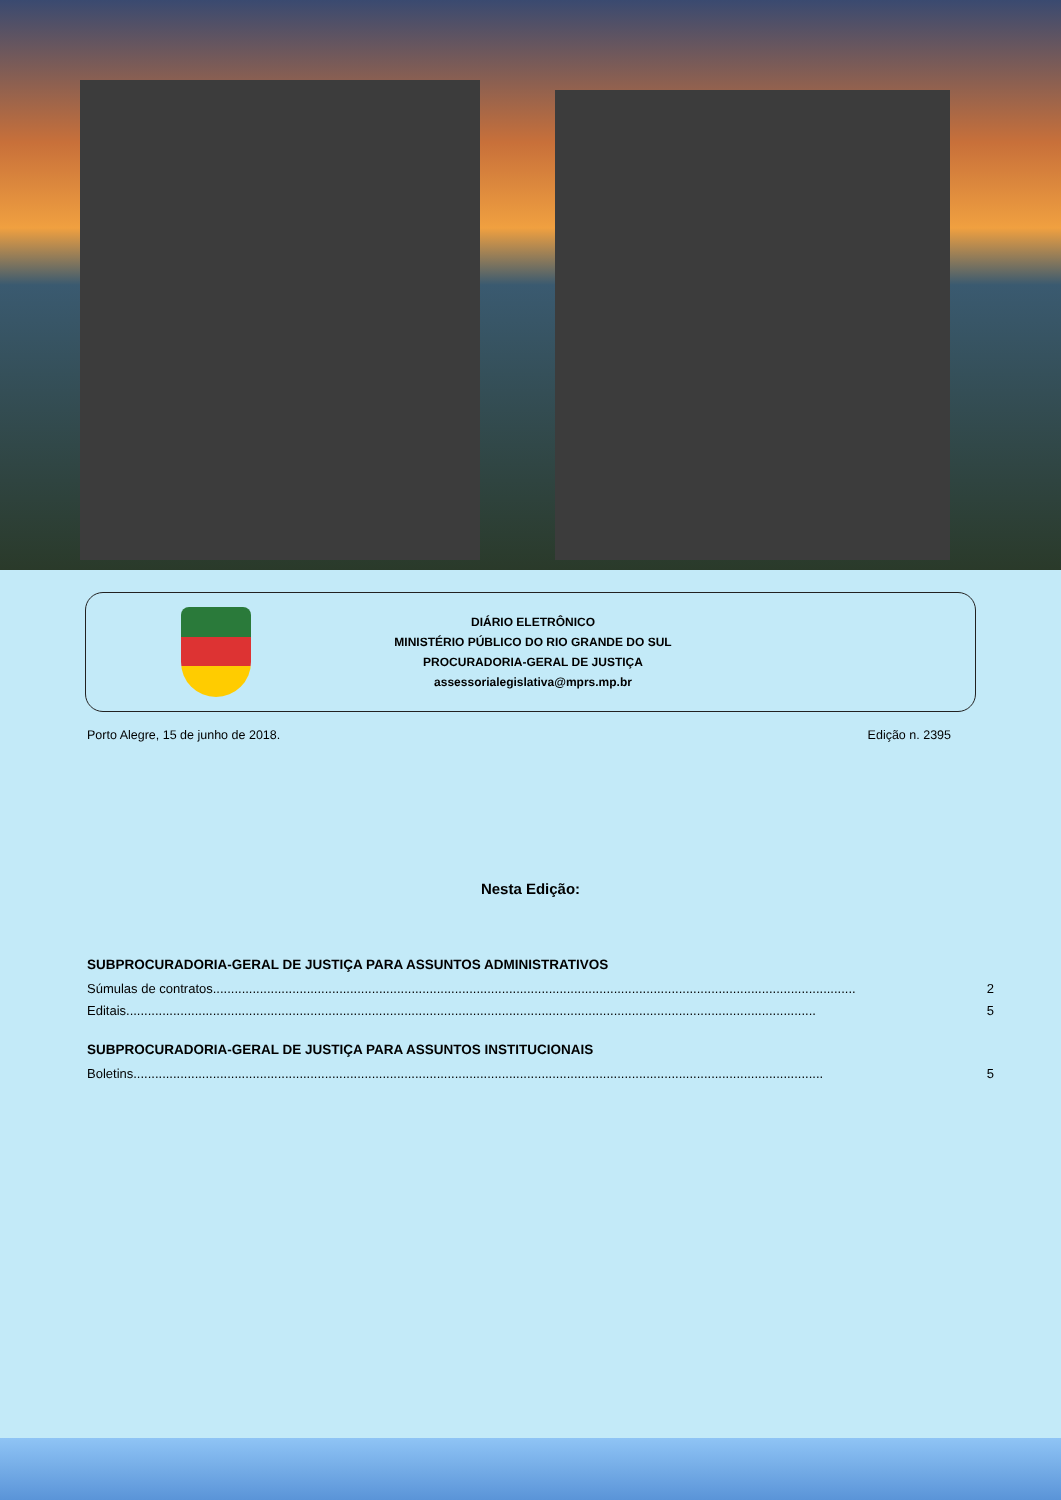DIÁRIO ELETRÔNICO
MINISTÉRIO PÚBLICO DO RIO GRANDE DO SUL
PROCURADORIA-GERAL DE JUSTIÇA
assessorialegislativa@mprs.mp.br
Porto Alegre, 15 de junho de 2018. Edição n. 2395
Nesta Edição:
SUBPROCURADORIA-GERAL DE JUSTIÇA PARA ASSUNTOS ADMINISTRATIVOS
Súmulas de contratos.................................................................................................................................................................................. 2
Editais............................................................................................................................................................................................... 5
SUBPROCURADORIA-GERAL DE JUSTIÇA PARA ASSUNTOS INSTITUCIONAIS
Boletins............................................................................................................................................................................................... 5